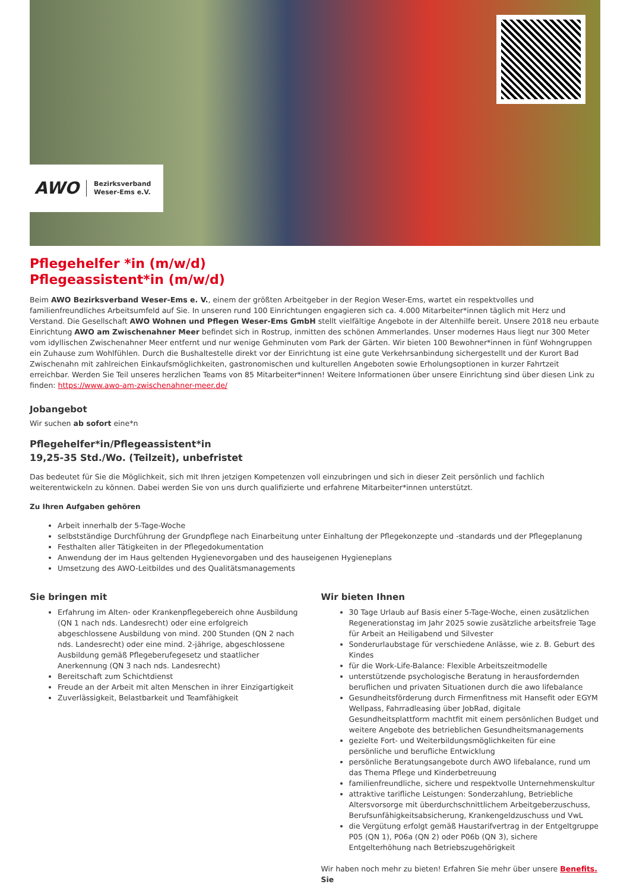AWO Bezirksverband
Weser-Ems e.V.
Pflegehelfer *in (m/w/d)
Pflegeassistent*in (m/w/d)
Beim AWO Bezirksverband Weser-Ems e. V., einem der größten Arbeitgeber in der Region Weser-Ems, wartet ein respektvolles und familienfreundliches Arbeitsumfeld auf Sie. In unseren rund 100 Einrichtungen engagieren sich ca. 4.000 Mitarbeiter*innen täglich mit Herz und Verstand. Die Gesellschaft AWO Wohnen und Pflegen Weser-Ems GmbH stellt vielfältige Angebote in der Altenhilfe bereit. Unsere 2018 neu erbaute Einrichtung AWO am Zwischenahner Meer befindet sich in Rostrup, inmitten des schönen Ammerlandes. Unser modernes Haus liegt nur 300 Meter vom idyllischen Zwischenahner Meer entfernt und nur wenige Gehminuten vom Park der Gärten. Wir bieten 100 Bewohner*innen in fünf Wohngruppen ein Zuhause zum Wohlfühlen. Durch die Bushaltestelle direkt vor der Einrichtung ist eine gute Verkehrsanbindung sichergestellt und der Kurort Bad Zwischenahn mit zahlreichen Einkaufsmöglichkeiten, gastronomischen und kulturellen Angeboten sowie Erholungsoptionen in kurzer Fahrtzeit erreichbar. Werden Sie Teil unseres herzlichen Teams von 85 Mitarbeiter*innen! Weitere Informationen über unsere Einrichtung sind über diesen Link zu finden: https://www.awo-am-zwischenahner-meer.de/
Jobangebot
Wir suchen ab sofort eine*n
Pflegehelfer*in/Pflegeassistent*in
19,25-35 Std./Wo. (Teilzeit), unbefristet
Das bedeutet für Sie die Möglichkeit, sich mit Ihren jetzigen Kompetenzen voll einzubringen und sich in dieser Zeit persönlich und fachlich weiterentwickeln zu können. Dabei werden Sie von uns durch qualifizierte und erfahrene Mitarbeiter*innen unterstützt.
Zu Ihren Aufgaben gehören
Arbeit innerhalb der 5-Tage-Woche
selbstständige Durchführung der Grundpflege nach Einarbeitung unter Einhaltung der Pflegekonzepte und -standards und der Pflegeplanung
Festhalten aller Tätigkeiten in der Pflegedokumentation
Anwendung der im Haus geltenden Hygienevorgaben und des hauseigenen Hygieneplans
Umsetzung des AWO-Leitbildes und des Qualitätsmanagements
Sie bringen mit
Erfahrung im Alten- oder Krankenpflegebereich ohne Ausbildung (QN 1 nach nds. Landesrecht) oder eine erfolgreich abgeschlossene Ausbildung von mind. 200 Stunden (QN 2 nach nds. Landesrecht) oder eine mind. 2-jährige, abgeschlossene Ausbildung gemäß Pflegeberufegesetz und staatlicher Anerkennung (QN 3 nach nds. Landesrecht)
Bereitschaft zum Schichtdienst
Freude an der Arbeit mit alten Menschen in ihrer Einzigartigkeit
Zuverlässigkeit, Belastbarkeit und Teamfähigkeit
Wir bieten Ihnen
30 Tage Urlaub auf Basis einer 5-Tage-Woche, einen zusätzlichen Regenerationstag im Jahr 2025 sowie zusätzliche arbeitsfreie Tage für Arbeit an Heiligabend und Silvester
Sonderurlaubstage für verschiedene Anlässe, wie z. B. Geburt des Kindes
für die Work-Life-Balance: Flexible Arbeitszeitmodelle
unterstützende psychologische Beratung in herausfordernden beruflichen und privaten Situationen durch die awo lifebalance
Gesundheitsförderung durch Firmenfitness mit Hansefit oder EGYM Wellpass, Fahrradleasing über JobRad, digitale Gesundheitsplattform machtfit mit einem persönlichen Budget und weitere Angebote des betrieblichen Gesundheitsmanagements
gezielte Fort- und Weiterbildungsmöglichkeiten für eine persönliche und berufliche Entwicklung
persönliche Beratungsangebote durch AWO lifebalance, rund um das Thema Pflege und Kinderbetreuung
familienfreundliche, sichere und respektvolle Unternehmenskultur
attraktive tarifliche Leistungen: Sonderzahlung, Betriebliche Altersvorsorge mit überdurchschnittlichem Arbeitgeberzuschuss, Berufsunfähigkeitsabsicherung, Krankengeldzuschuss und VwL
die Vergütung erfolgt gemäß Haustarifvertrag in der Entgeltgruppe P05 (QN 1), P06a (QN 2) oder P06b (QN 3), sichere Entgelterhöhung nach Betriebszugehörigkeit
Wir haben noch mehr zu bieten! Erfahren Sie mehr über unsere Benefits. Sie